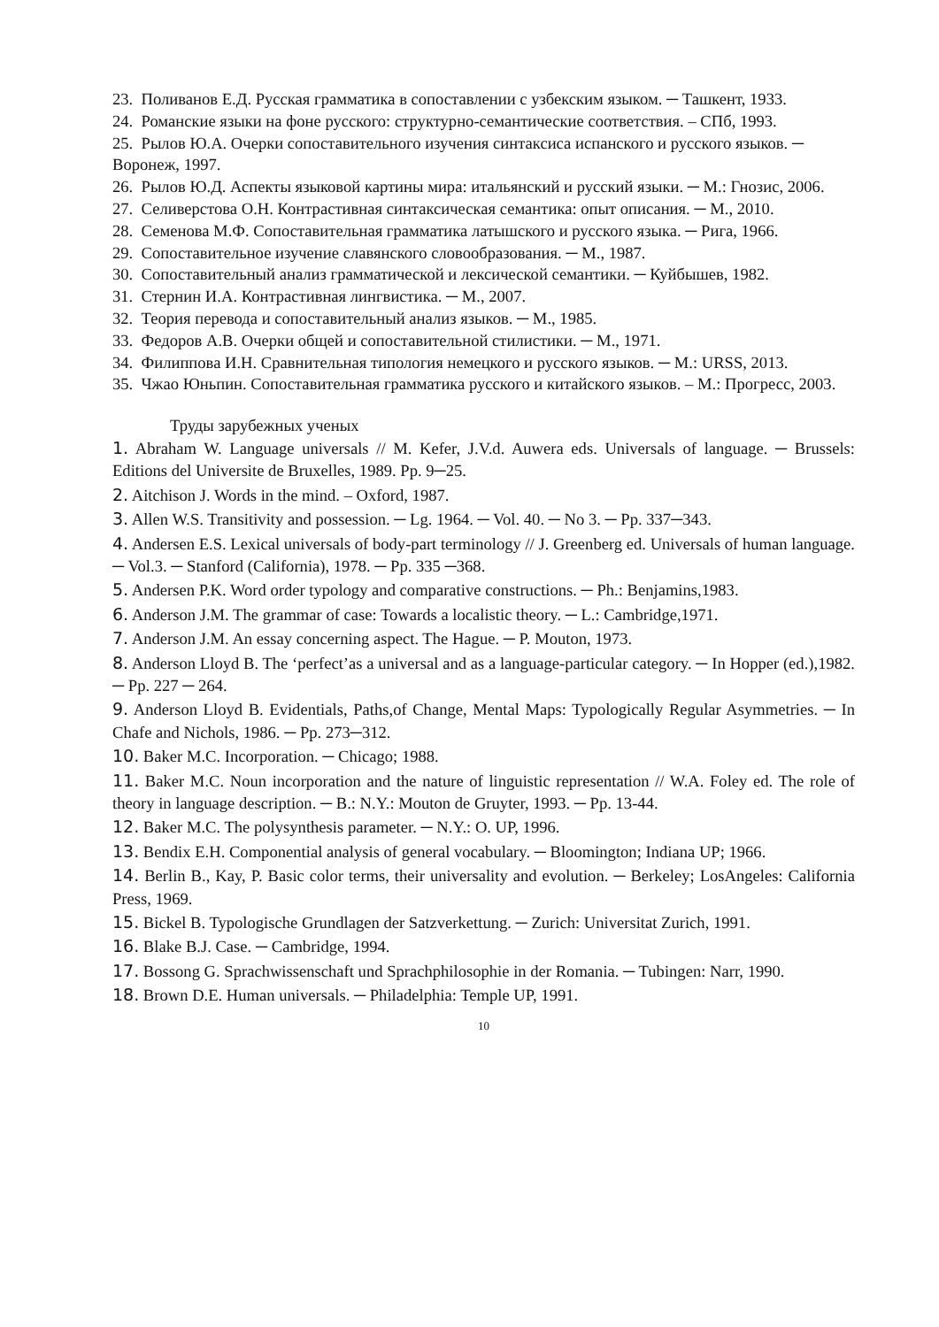23. Поливанов Е.Д. Русская грамматика в сопоставлении с узбекским языком. ─ Ташкент, 1933.
24. Романские языки на фоне русского: структурно-семантические соответствия. – СПб, 1993.
25. Рылов Ю.А. Очерки сопоставительного изучения синтаксиса испанского и русского языков. ─ Воронеж, 1997.
26. Рылов Ю.Д. Аспекты языковой картины мира: итальянский и русский языки. ─ М.: Гнозис, 2006.
27. Селиверстова О.Н. Контрастивная синтаксическая семантика: опыт описания. ─ М., 2010.
28. Семенова М.Ф. Сопоставительная грамматика латышского и русского языка. ─ Рига, 1966.
29. Сопоставительное изучение славянского словообразования. ─ М., 1987.
30. Сопоставительный анализ грамматической и лексической семантики. ─ Куйбышев, 1982.
31. Стернин И.А. Контрастивная лингвистика. ─ М., 2007.
32. Теория перевода и сопоставительный анализ языков. ─ М., 1985.
33. Федоров А.В. Очерки общей и сопоставительной стилистики. ─ М., 1971.
34. Филиппова И.Н. Сравнительная типология немецкого и русского языков. ─ М.: URSS, 2013.
35. Чжао Юньпин. Сопоставительная грамматика русского и китайского языков. – М.: Прогресс, 2003.
Труды зарубежных ученых
1. Abraham W. Language universals // M. Kefer, J.V.d. Auwera eds. Universals of language. ─ Brussels: Editions del Universite de Bruxelles, 1989. Pp. 9─25.
2. Aitchison J. Words in the mind. – Oxford, 1987.
3. Allen W.S. Transitivity and possession. ─ Lg. 1964. ─ Vol. 40. ─ No 3. ─ Pp. 337─343.
4. Andersen E.S. Lexical universals of body-part terminology // J. Greenberg ed. Universals of human language. ─ Vol.3. ─ Stanford (California), 1978. ─ Pp. 335 ─368.
5. Andersen P.K. Word order typology and comparative constructions. ─ Ph.: Benjamins,1983.
6. Anderson J.M. The grammar of case: Towards a localistic theory. ─ L.: Cambridge,1971.
7. Anderson J.M. An essay concerning aspect. The Hague. ─ P. Mouton, 1973.
8. Anderson Lloyd B. The ‘perfect’as a universal and as a language-particular category. ─ In Hopper (ed.),1982. ─ Pp. 227 ─ 264.
9. Anderson Lloyd B. Evidentials, Paths,of Change, Mental Maps: Typologically Regular Asymmetries. ─ In Chafe and Nichols, 1986. ─ Pp. 273─312.
10. Baker M.C. Incorporation. ─ Chicago; 1988.
11. Baker M.C. Noun incorporation and the nature of linguistic representation // W.A. Foley ed. The role of theory in language description. ─ B.: N.Y.: Mouton de Gruyter, 1993. ─ Pp. 13-44.
12. Baker M.C. The polysynthesis parameter. ─ N.Y.: O. UP, 1996.
13. Bendix E.H. Componential analysis of general vocabulary. ─ Bloomington; Indiana UP; 1966.
14. Berlin B., Kay, P. Basic color terms, their universality and evolution. ─ Berkeley; LosAngeles: California Press, 1969.
15. Bickel B. Typologische Grundlagen der Satzverkettung. ─ Zurich: Universitat Zurich, 1991.
16. Blake B.J. Case. ─ Cambridge, 1994.
17. Bossong G. Sprachwissenschaft und Sprachphilosophie in der Romania. ─ Tubingen: Narr, 1990.
18. Brown D.E. Human universals. ─ Philadelphia: Temple UP, 1991.
10